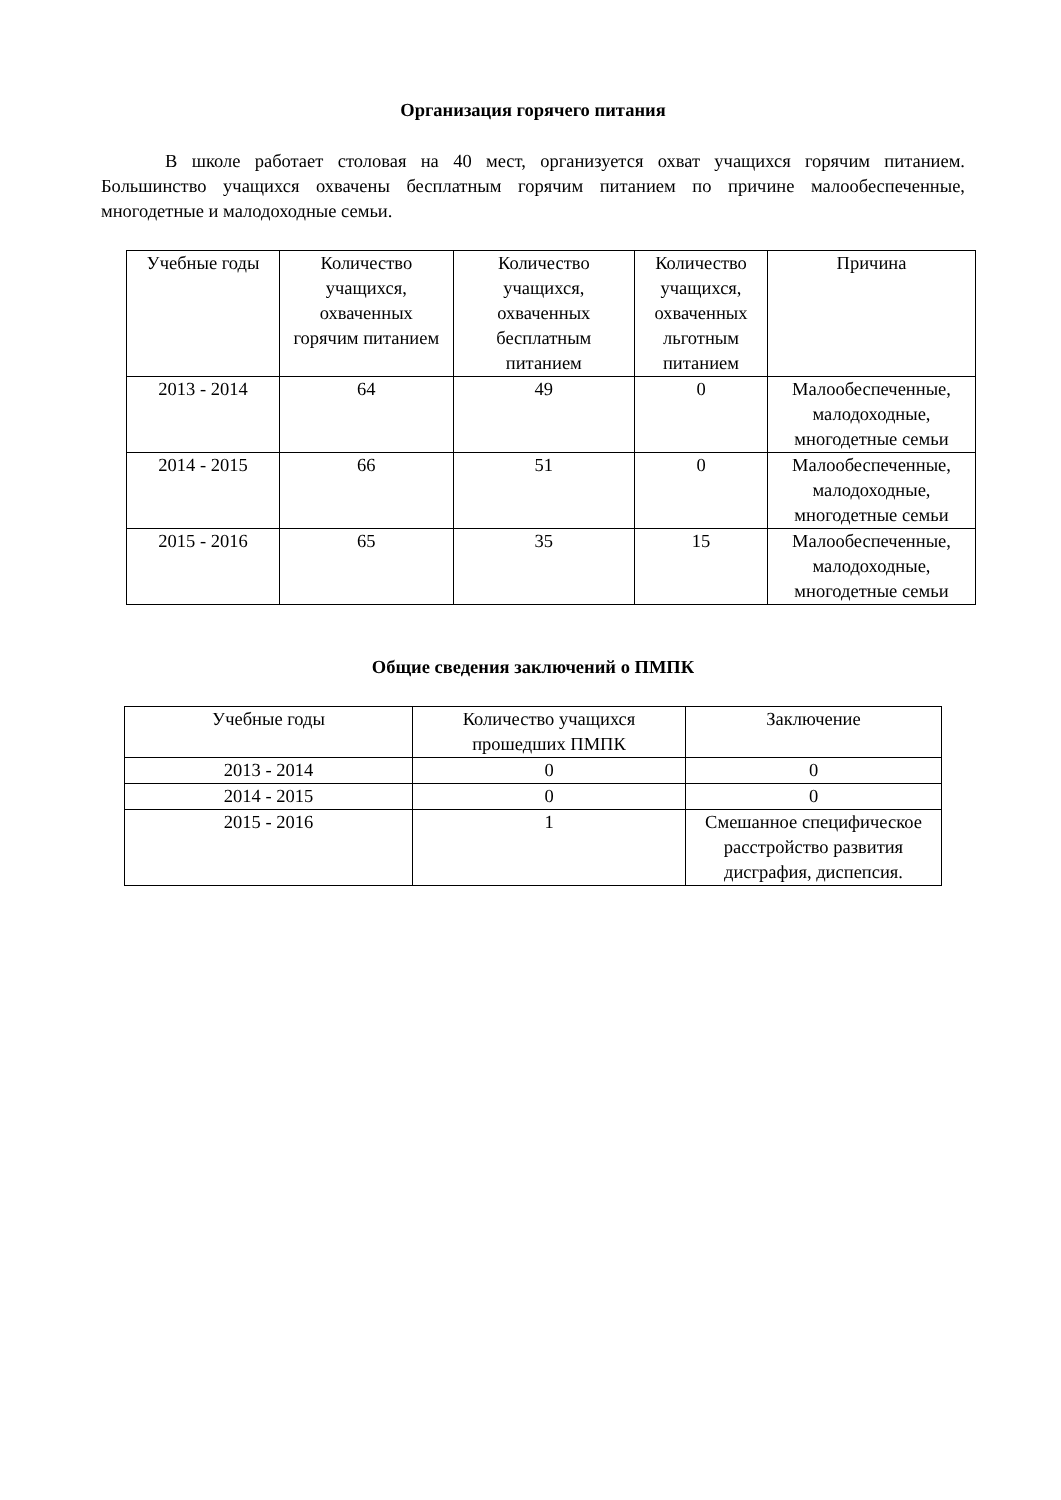Организация горячего питания
В школе работает столовая на 40 мест, организуется охват учащихся горячим питанием. Большинство учащихся охвачены бесплатным горячим питанием по причине малообеспеченные, многодетные и малодоходные семьи.
| Учебные годы | Количество учащихся, охваченных горячим питанием | Количество учащихся, охваченных бесплатным питанием | Количество учащихся, охваченных льготным питанием | Причина |
| --- | --- | --- | --- | --- |
| 2013 - 2014 | 64 | 49 | 0 | Малообеспеченные, малодоходные, многодетные семьи |
| 2014 - 2015 | 66 | 51 | 0 | Малообеспеченные, малодоходные, многодетные семьи |
| 2015 - 2016 | 65 | 35 | 15 | Малообеспеченные, малодоходные, многодетные семьи |
Общие сведения заключений о ПМПК
| Учебные годы | Количество учащихся прошедших ПМПК | Заключение |
| --- | --- | --- |
| 2013 - 2014 | 0 | 0 |
| 2014 - 2015 | 0 | 0 |
| 2015 - 2016 | 1 | Смешанное специфическое расстройство развития дисграфия, диспепсия. |